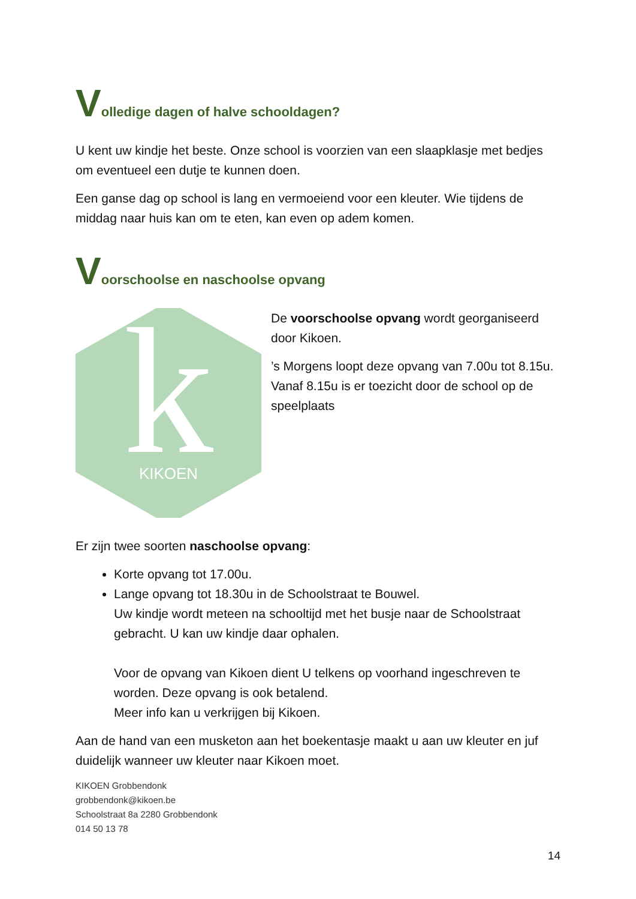Volledige dagen of halve schooldagen?
U kent uw kindje het beste. Onze school is voorzien van een slaapklasje met bedjes om eventueel een dutje te kunnen doen.
Een ganse dag op school is lang en vermoeiend voor een kleuter. Wie tijdens de middag naar huis kan om te eten, kan even op adem komen.
Voorschoolse en naschoolse opvang
k
KIKOEN
De voorschoolse opvang wordt georganiseerd door Kikoen.
’s Morgens loopt deze opvang van 7.00u tot 8.15u.
Vanaf 8.15u is er toezicht door de school op de speelplaats
Er zijn twee soorten naschoolse opvang:
Korte opvang tot 17.00u.
Lange opvang tot 18.30u in de Schoolstraat te Bouwel.
Uw kindje wordt meteen na schooltijd met het busje naar de Schoolstraat gebracht. U kan uw kindje daar ophalen.
Voor de opvang van Kikoen dient U telkens op voorhand ingeschreven te worden. Deze opvang is ook betalend.
Meer info kan u verkrijgen bij Kikoen.
Aan de hand van een musketon aan het boekentasje maakt u aan uw kleuter en juf duidelijk wanneer uw kleuter naar Kikoen moet.
KIKOEN Grobbendonk
grobbendonk@kikoen.be
Schoolstraat 8a 2280 Grobbendonk
014 50 13 78
14